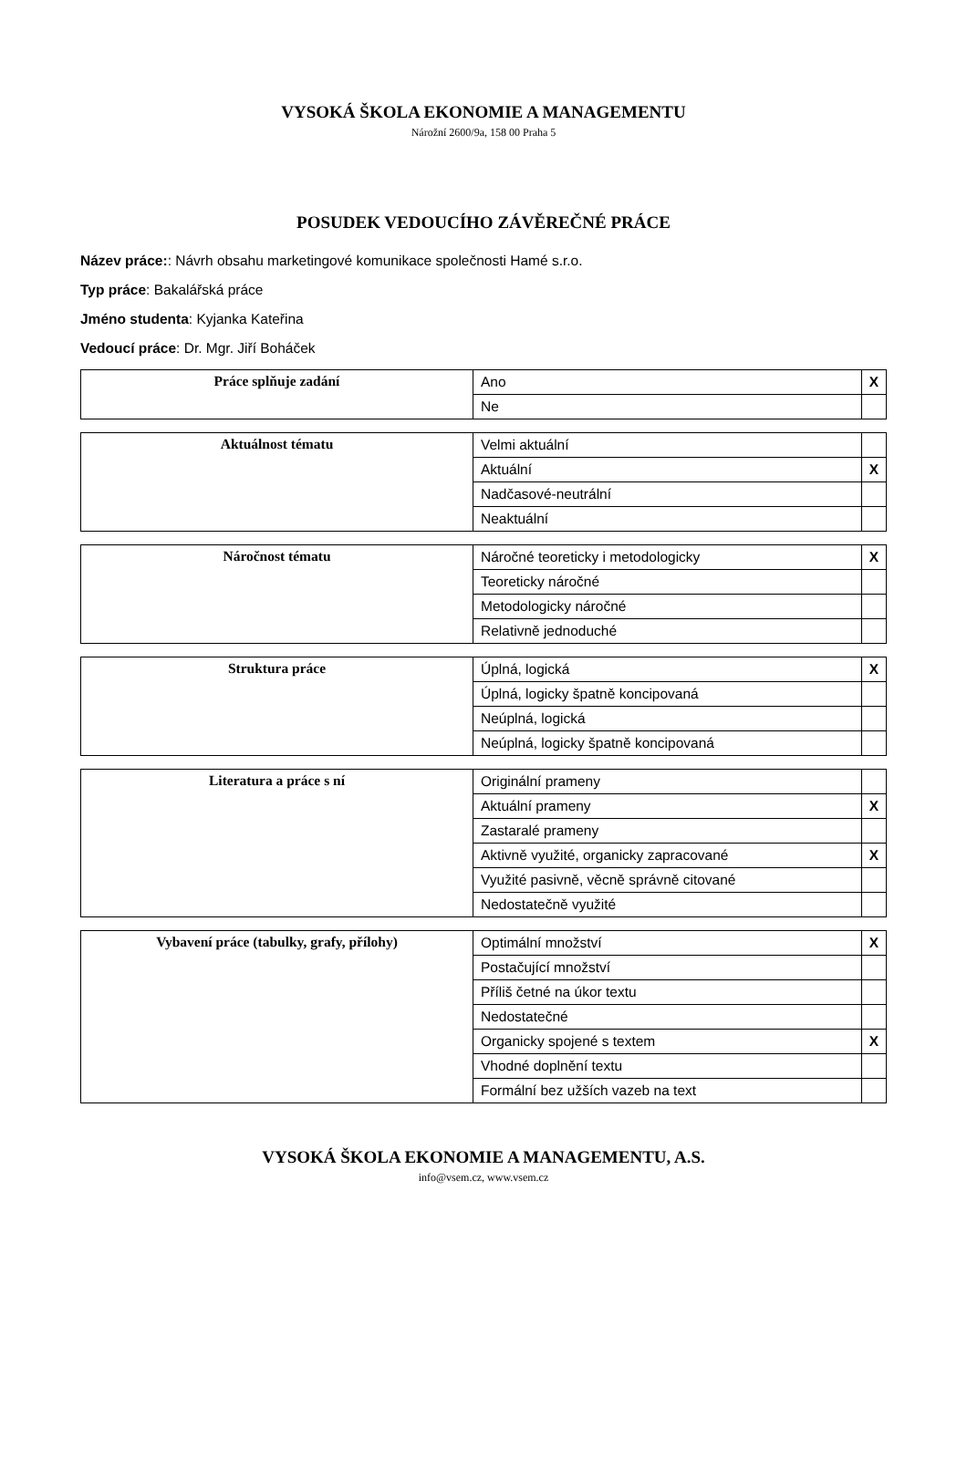VYSOKÁ ŠKOLA EKONOMIE A MANAGEMENTU
Nárožní 2600/9a, 158 00 Praha 5
POSUDEK VEDOUCÍHO ZÁVĚREČNÉ PRÁCE
Název práce:: Návrh obsahu marketingové komunikace společnosti Hamé s.r.o.
Typ práce: Bakalářská práce
Jméno studenta: Kyjanka Kateřina
Vedoucí práce: Dr. Mgr. Jiří Boháček
| Práce splňuje zadání | Ano | X |
| | Ne | |
| Aktuálnost tématu | Velmi aktuální | |
| | Aktuální | X |
| | Nadčasové-neutrální | |
| | Neaktuální | |
| Náročnost tématu | Náročné teoreticky i metodologicky | X |
| | Teoreticky náročné | |
| | Metodologicky náročné | |
| | Relativně jednoduché | |
| Struktura práce | Úplná, logická | X |
| | Úplná, logicky špatně koncipovaná | |
| | Neúplná, logická | |
| | Neúplná, logicky špatně koncipovaná | |
| Literatura a práce s ní | Originální prameny | |
| | Aktuální prameny | X |
| | Zastaralé prameny | |
| | Aktivně využité, organicky zapracované | X |
| | Využité pasivně, věcně správně citované | |
| | Nedostatečně využité | |
| Vybavení práce (tabulky, grafy, přílohy) | Optimální množství | X |
| | Postačující množství | |
| | Příliš četné na úkor textu | |
| | Nedostatečné | |
| | Organicky spojené s textem | X |
| | Vhodné doplnění textu | |
| | Formální bez užších vazeb na text | |
VYSOKÁ ŠKOLA EKONOMIE A MANAGEMENTU, A.S.
info@vsem.cz, www.vsem.cz